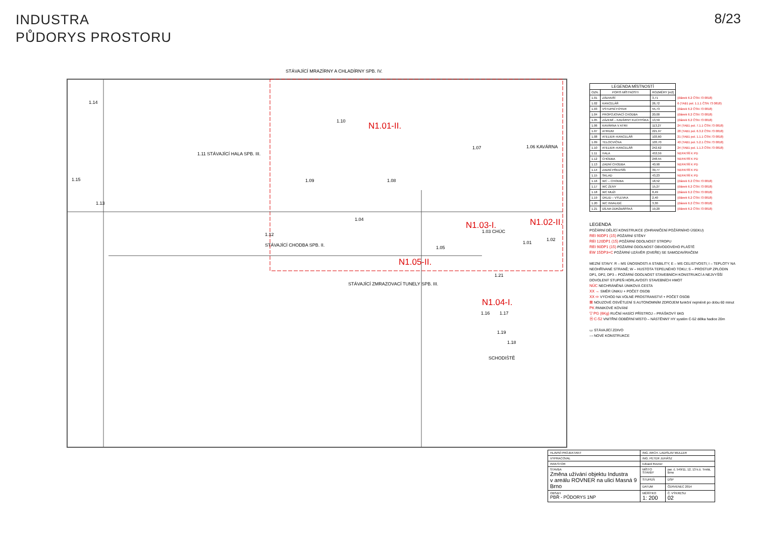INDUSTRA
PŮDORYS PROSTORU
8/23
STÁVAJÍCÍ MRAZÍRNY A CHLADÍRNY SPB. IV.
1.11 STÁVAJÍCÍ HALA SPB. III.
1.14
1.15
1.13
1.10 N1.01-II.
1.09 1.08
1.07 1.06 KAVÁRNA
1.04
1.12
STÁVAJÍCÍ CHODBA SPB. II.
N1.03-I.
1.03 CHÚC
N1.02-II.
1.02
1.01
1.05
N1.05-II.
STÁVAJÍCÍ ZMRAZOVACÍ TUNELY SPB. III.
1.21
N1.04-I.
1.16 1.17
1.19
1.18
SCHODIŠTĚ
| LEGENDA MÍSTNOSTÍ | | | |
| OZN. | POPIS MÍSTNOSTI | ROZMĚRY [m2] | |
| 1.01 | ZÁDVEŘÍ | 3,71 | (článek 6.2 ČSN 73 0818) |
| 1.02 | KANCELÁŘ | 26,72 | 6 (TAB1 pol. 1.1.1 ČSN 73 0818) |
| 1.03 | VSTUPNÍ FOYER | 55,73 | (článek 6.2 ČSN 73 0818) |
| 1.04 | PROPOJOVACÍ CHODBA | 20,00 | (článek 6.2 ČSN 73 0818) |
| 1.05 | ZÁZEMÍ – KAVÁRNY KUCHYŇKA | 13,59 | (článek 6.2 ČSN 73 0818) |
| 1.06 | KAVÁRNA V ATRII | 113,27 | 24 (TAB1 pol. 7.1.1 ČSN 73 0818) |
| 1.07 | ATRIUM | 221,97 | 28 (TAB1 pol. 6.3.2 ČSN 73 0818) |
| 1.08 | ATELIER–KANCELÁŘ | 103,60 | 21 (TAB1 pol. 1.1.1 ČSN 73 0818) |
| 1.09 | TELOCVIČNA | 103,70 | 40 (TAB1 pol. 5.2.1 ČSN 73 0818) |
| 1.10 | ATELIER–KANCELÁŘ | 242,62 | 24 (TAB1 pol. 1.1.3 ČSN 73 0818) |
| 1.11 | HALA | 453,59 | NEPATŘÍ K PD |
| 1.12 | CHODBA | 248,55 | NEPATŘÍ K PD |
| 1.13 | ZADNÍ CHODBA | 40,90 | NEPATŘÍ K PD |
| 1.14 | ZADNÍ PŘEDSÍŇ | 39,77 | NEPATŘÍ K PD |
| 1.15 | SKLAD | 43,23 | NEPATŘÍ K PD |
| 1.16 | WC – CHODBA | 18,52 | (článek 6.2 ČSN 73 0818) |
| 1.17 | WC ŽENY | 15,27 | (článek 6.2 ČSN 73 0818) |
| 1.18 | WC MUŽI | 8,49 | (článek 6.2 ČSN 73 0818) |
| 1.19 | ÚKLID – VÝLEVKA | 2,40 | (článek 6.2 ČSN 73 0818) |
| 1.20 | WC INVALIDÉ | 3,30 | (článek 6.2 ČSN 73 0818) |
| 1.21 | DÍLNA ÚDRŽBÁŘSKÁ | 19,20 | (článek 6.2 ČSN 73 0818) |
LEGENDA
POŽÁRNÍ DĚLÍCÍ KONSTRUKCE (OHRANIČENÍ POŽÁRNÍHO ÚSEKU)
REI 90DP1 (15) POŽÁRNÍ STĚNY
REI 120DP1 (15) POŽÁRNÍ ODOLNOST STROPU
REI 90DP1 (15) POŽÁRNÍ ODOLNOST OBVODOVÉHO PLÁŠTĚ
EW 15DP3+C POŽÁRNÍ UZÁVĚR (DVEŘE) SE SAMOZAVÍRAČEM
MEZNÍ STAVY: R – MS ÚNOSNOSTI A STABILITY; E – MS CELISTVOSTI; I – TEPLOTY NA NEOHŘÍVANÉ STRANĚ; W – HUSTOTA TEPELNÉHO TOKU; S – PROSTUP ZPLODIN
DP1, DP2, DP3 – POŽÁRNÍ ODOLNOST STAVEBNÍCH KONSTRUKCÍ A NEJVYŠŠÍ DOVOLENÝ STUPEŇ HORLAVOSTI STAVEBNÍCH HMOT
NÚC NECHRÁNĚNÁ ÚNIKOVÁ CESTA
XX → SMĚR ÚNIKU + POČET OSOB
XX ⇨ VÝCHOD NA VOLNÉ PROSTRANSTVÍ + POČET OSOB
⊠ NOUZOVÉ OSVĚTLENÍ S AUTONOMNÍM ZDROJEM funkční nejméně po dobu 60 minut
PK PANIKOVÉ KOVÁNÍ
▽ PG (6Kg) RUČNÍ HASÍCÍ PŘÍSTROJ – PRÁŠKOVÝ 6KG
Ⓗ C-52 VNITŘNÍ ODBĚRNÍ MÍSTO – NÁSTĚNNÝ HY systém C-52 délka hadice 20m
▭ STÁVAJÍCÍ ZDIVO
--- NOVÉ KONSTRUKCE
| HLAVNÍ PROJEKTANT | ING. ARCH. LADISLAV MULLER | | |
| VYPRACOVAL | ING. PETER JUHÁSZ | | |
| INVESTOR | Edvard Rovner | | |
| STAVBA Změna užívání objektu Industra v areálu ROVNER na ulici Masná 9 Brno | | MÍSTO STAVBY | par. č. 549/11, 12, 13 k.ú. Trnitá, Brno |
| | | STUPEŇ | DSP |
| | | DATUM | ČERVENEC 2014 |
| OBSAH PBŘ - PŮDORYS 1NP | | MĚŘÍTKO 1: 200 | Č. VÝKRESU 02 |